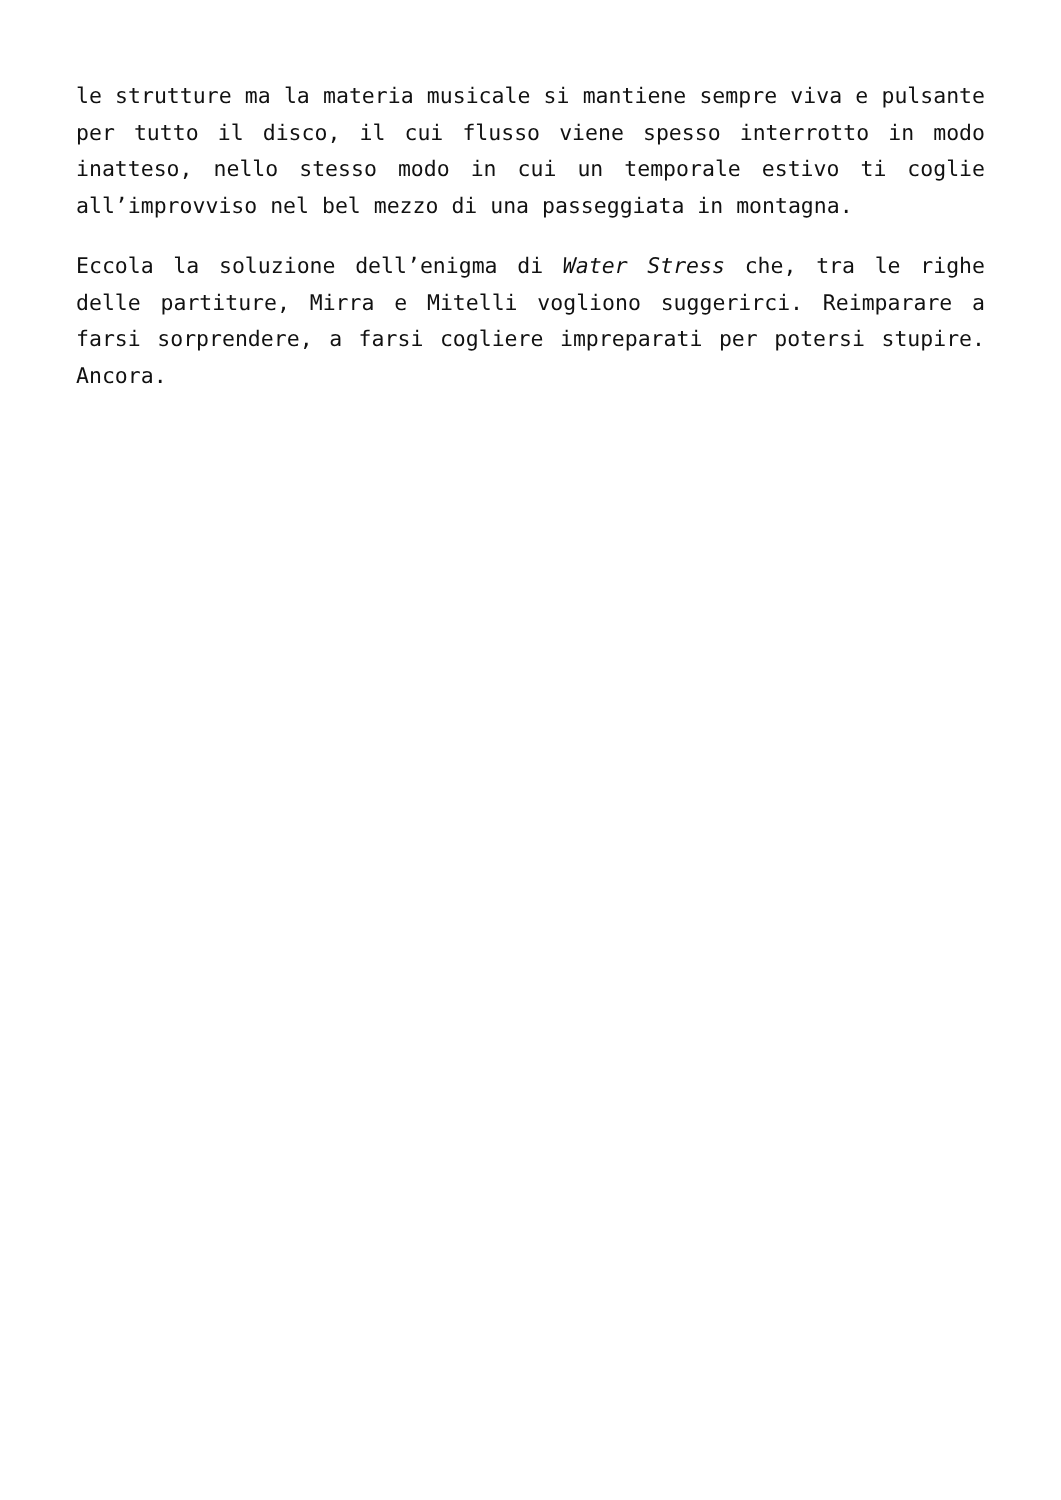le strutture ma la materia musicale si mantiene sempre viva e pulsante per tutto il disco, il cui flusso viene spesso interrotto in modo inatteso, nello stesso modo in cui un temporale estivo ti coglie all’improvviso nel bel mezzo di una passeggiata in montagna.
Eccola la soluzione dell’enigma di Water Stress che, tra le righe delle partiture, Mirra e Mitelli vogliono suggerirci. Reimparare a farsi sorprendere, a farsi cogliere impreparati per potersi stupire. Ancora.